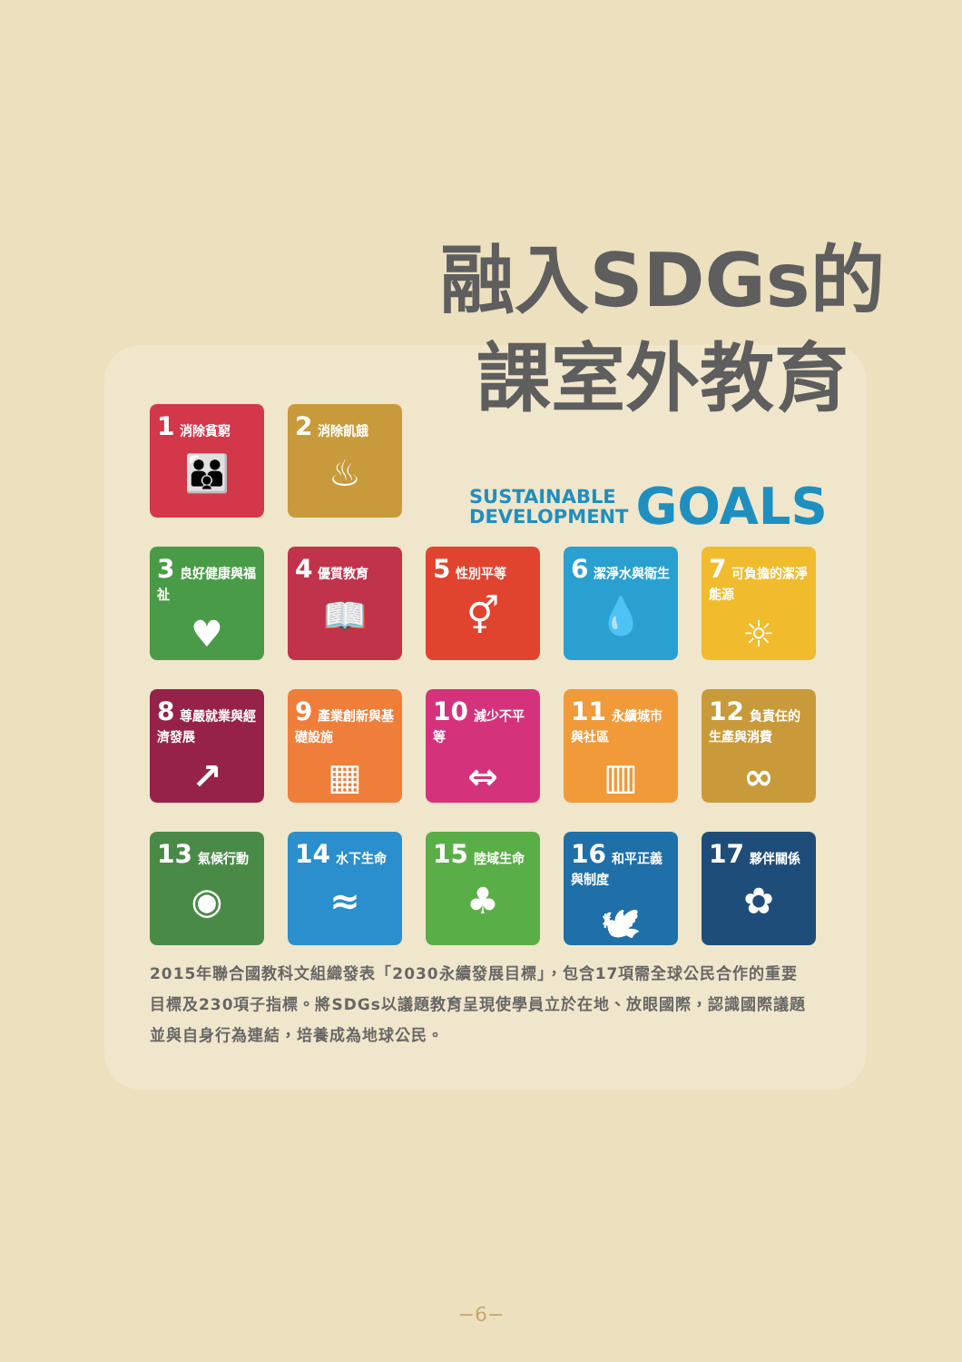融入SDGs的
課室外教育
1 消除貧窮
👪
2 消除飢餓
♨
3 良好健康與福祉
♥
4 優質教育
📖
5 性別平等
⚥
6 潔淨水與衛生
💧
7 可負擔的潔淨能源
☼
8 尊嚴就業與經濟發展
↗
9 產業創新與基礎設施
▦
10 減少不平等
⇔
11 永續城市與社區
▥
12 負責任的生產與消費
∞
13 氣候行動
◉
14 水下生命
≈
15 陸域生命
♣
16 和平正義與制度
🕊
17 夥伴關係
✿
SUSTAINABLE
DEVELOPMENT
GOALS
2015年聯合國教科文組織發表「2030永續發展目標」，包含17項需全球公民合作的重要目標及230項子指標。將SDGs以議題教育呈現使學員立於在地、放眼國際，認識國際議題並與自身行為連結，培養成為地球公民。
−6−